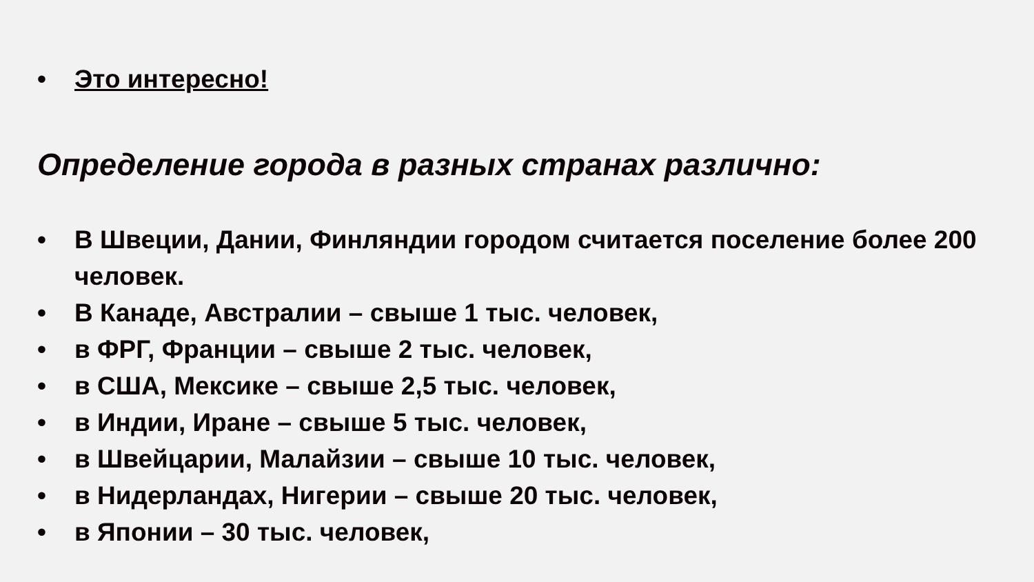• Это интересно!
Определение города в разных странах различно:
• В Швеции, Дании, Финляндии городом считается поселение более 200 человек.
• В Канаде, Австралии – свыше 1 тыс. человек,
• в ФРГ, Франции – свыше 2 тыс. человек,
• в США, Мексике – свыше 2,5 тыс. человек,
• в Индии, Иране – свыше 5 тыс. человек,
• в Швейцарии, Малайзии – свыше 10 тыс. человек,
• в Нидерландах, Нигерии – свыше 20 тыс. человек,
• в Японии – 30 тыс. человек,